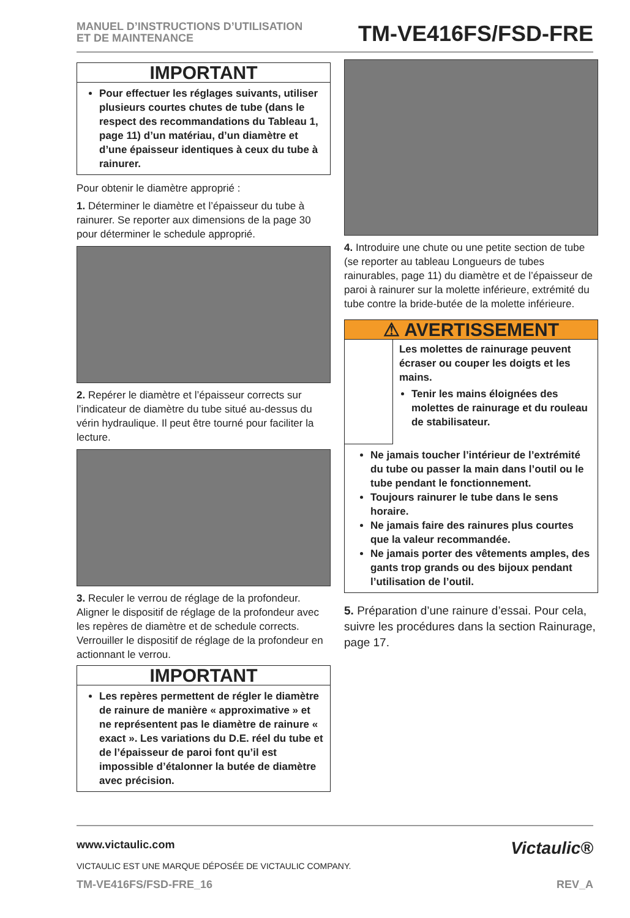MANUEL D’INSTRUCTIONS D’UTILISATION
ET DE MAINTENANCE
TM-VE416FS/FSD-FRE
IMPORTANT
Pour effectuer les réglages suivants, utiliser plusieurs courtes chutes de tube (dans le respect des recommandations du Tableau 1, page 11) d’un matériau, d’un diamètre et d’une épaisseur identiques à ceux du tube à rainurer.
Pour obtenir le diamètre approprié :
1. Déterminer le diamètre et l’épaisseur du tube à rainurer. Se reporter aux dimensions de la page 30 pour déterminer le schedule approprié.
2. Repérer le diamètre et l’épaisseur corrects sur l’indicateur de diamètre du tube situé au-dessus du vérin hydraulique. Il peut être tourné pour faciliter la lecture.
3. Reculer le verrou de réglage de la profondeur. Aligner le dispositif de réglage de la profondeur avec les repères de diamètre et de schedule corrects. Verrouiller le dispositif de réglage de la profondeur en actionnant le verrou.
IMPORTANT
Les repères permettent de régler le diamètre de rainure de manière « approximative » et ne représentent pas le diamètre de rainure « exact ». Les variations du D.E. réel du tube et de l’épaisseur de paroi font qu’il est impossible d’étalonner la butée de diamètre avec précision.
4. Introduire une chute ou une petite section de tube (se reporter au tableau Longueurs de tubes rainurables, page 11) du diamètre et de l’épaisseur de paroi à rainurer sur la molette inférieure, extrémité du tube contre la bride-butée de la molette inférieure.
⚠ AVERTISSEMENT
Les molettes de rainurage peuvent écraser ou couper les doigts et les mains.
Tenir les mains éloignées des molettes de rainurage et du rouleau de stabilisateur.
Ne jamais toucher l’intérieur de l’extrémité du tube ou passer la main dans l’outil ou le tube pendant le fonctionnement.
Toujours rainurer le tube dans le sens horaire.
Ne jamais faire des rainures plus courtes que la valeur recommandée.
Ne jamais porter des vêtements amples, des gants trop grands ou des bijoux pendant l’utilisation de l’outil.
5. Préparation d’une rainure d’essai. Pour cela, suivre les procédures dans la section Rainurage, page 17.
www.victaulic.com
VICTAULIC EST UNE MARQUE DÉPOSÉE DE VICTAULIC COMPANY.
Victaulic®
TM-VE416FS/FSD-FRE_16 REV_A